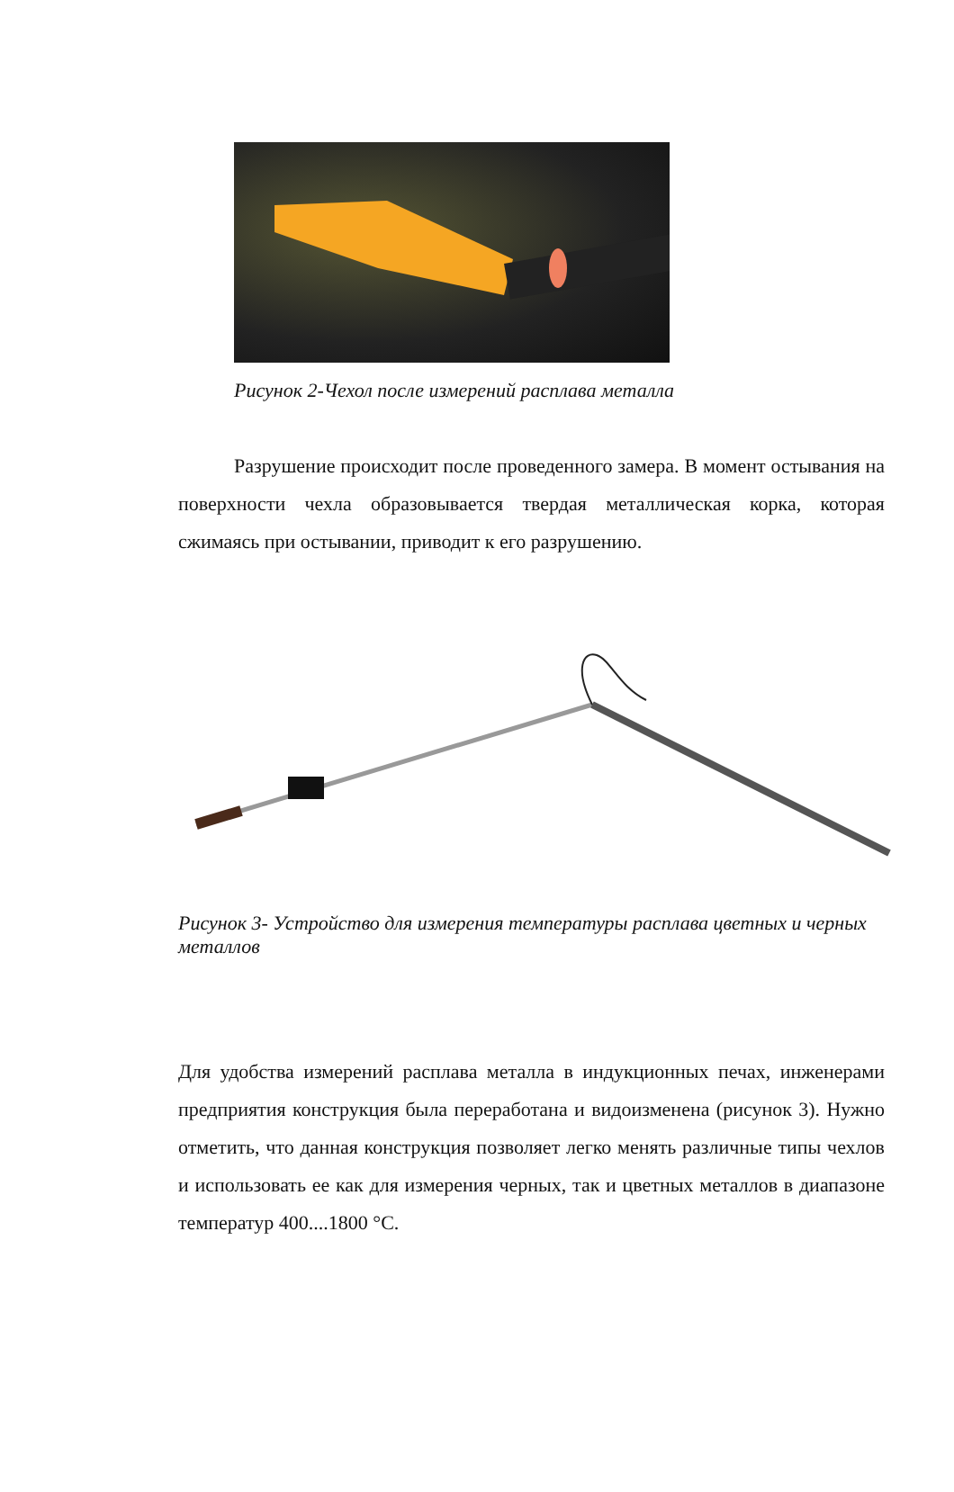Рисунок 2-Чехол после измерений расплава металла
Разрушение происходит после проведенного замера. В момент остывания на поверхности чехла образовывается твердая металлическая корка, которая сжимаясь при остывании, приводит к его разрушению.
Рисунок 3- Устройство для измерения температуры расплава цветных и черных металлов
Для удобства измерений расплава металла в индукционных печах, инженерами предприятия конструкция была переработана и видоизменена (рисунок 3). Нужно отметить, что данная конструкция позволяет легко менять различные типы чехлов и использовать ее как для измерения черных, так и цветных металлов в диапазоне температур 400....1800 °С.